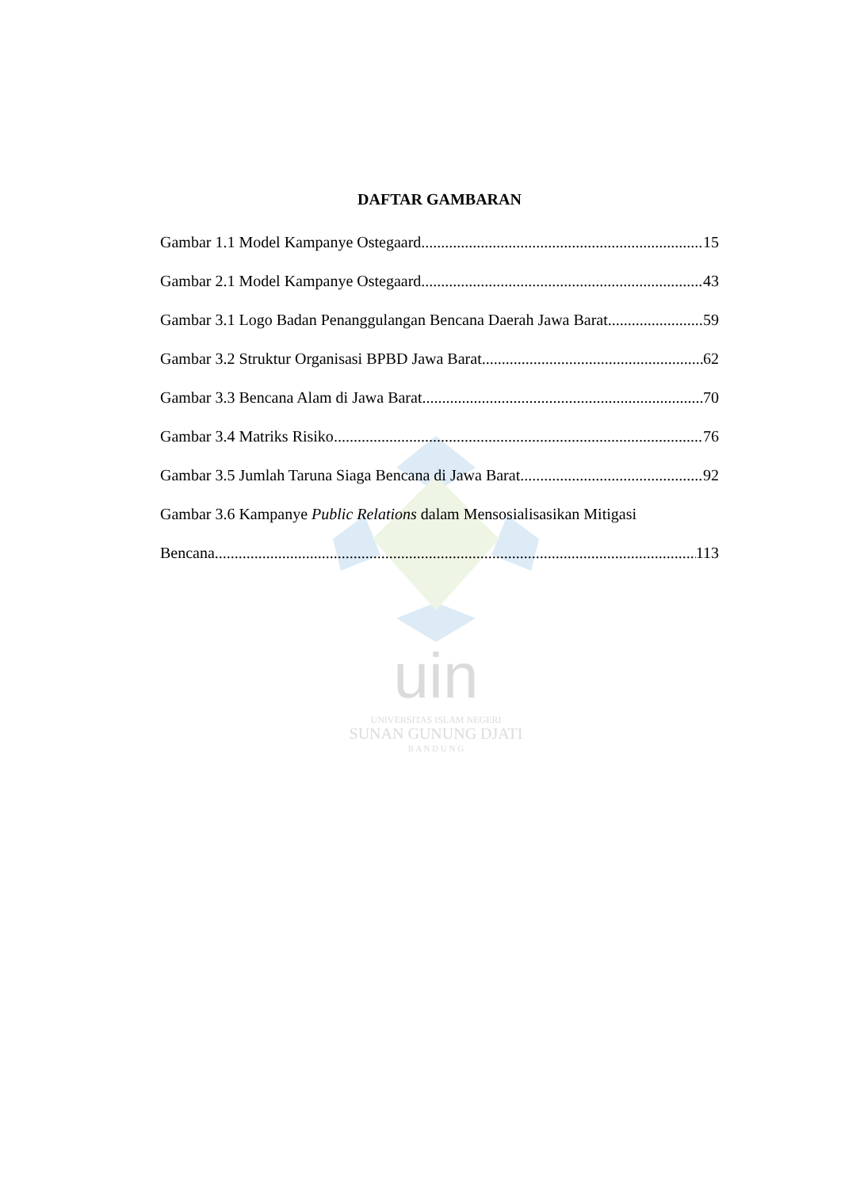uin
UNIVERSITAS ISLAM NEGERI
SUNAN GUNUNG DJATI
B A N D U N G
DAFTAR GAMBARAN
Gambar 1.1 Model Kampanye Ostegaard 15
Gambar 2.1 Model Kampanye Ostegaard 43
Gambar 3.1 Logo Badan Penanggulangan Bencana Daerah Jawa Barat 59
Gambar 3.2 Struktur Organisasi BPBD Jawa Barat 62
Gambar 3.3 Bencana Alam di Jawa Barat 70
Gambar 3.4 Matriks Risiko 76
Gambar 3.5 Jumlah Taruna Siaga Bencana di Jawa Barat 92
Gambar 3.6 Kampanye Public Relations dalam Mensosialisasikan Mitigasi
Bencana 113